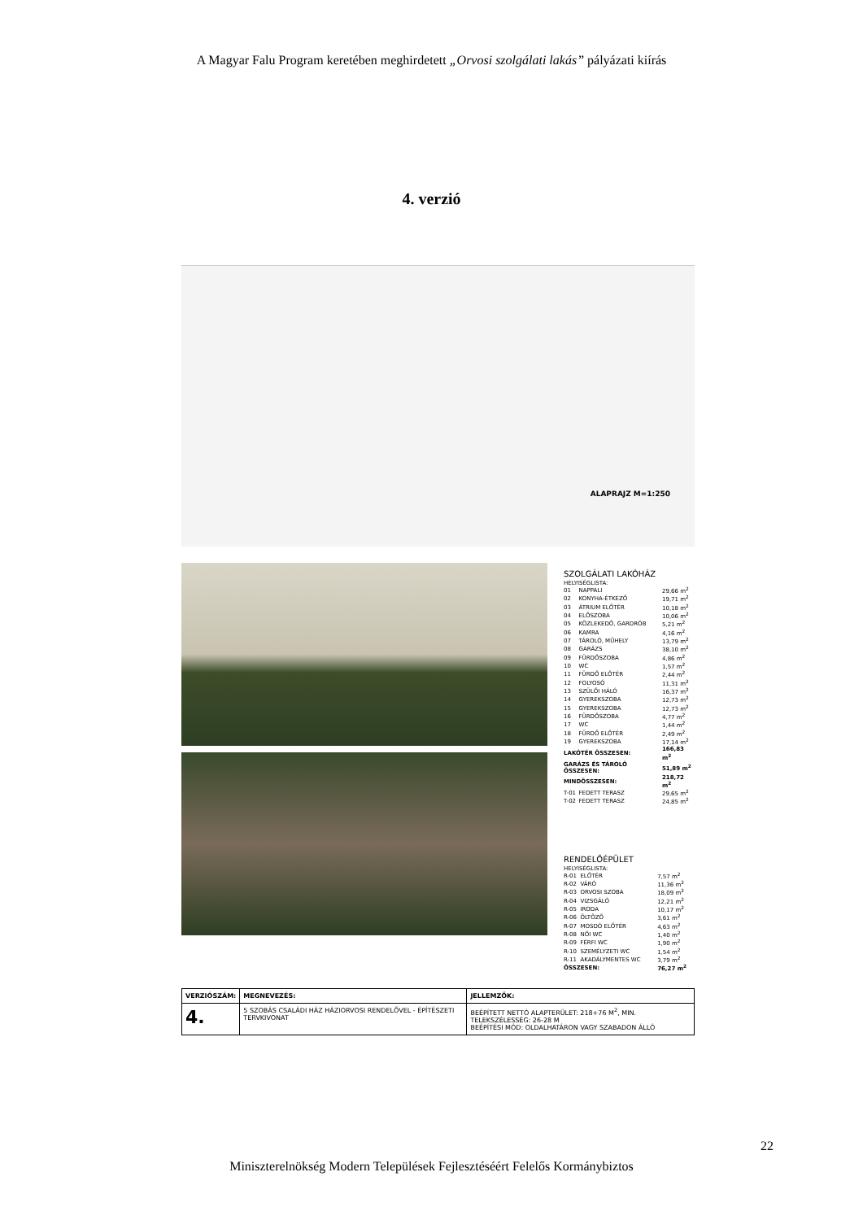A Magyar Falu Program keretében meghirdetett „Orvosi szolgálati lakás” pályázati kiírás
4. verzió
ALAPRAJZ M=1:250
SZOLGÁLATI LAKÓHÁZ
HELYISÉGLISTA:
| 01 | NAPPALI | 29,66 m<sup>2</sup> |
| 02 | KONYHA-ÉTKEZŐ | 19,71 m<sup>2</sup> |
| 03 | ÁTRIUM ELŐTÉR | 10,18 m<sup>2</sup> |
| 04 | ELŐSZOBA | 10,06 m<sup>2</sup> |
| 05 | KÖZLEKEDŐ, GARDRÓB | 5,21 m<sup>2</sup> |
| 06 | KAMRA | 4,16 m<sup>2</sup> |
| 07 | TÁROLÓ, MŰHELY | 13,79 m<sup>2</sup> |
| 08 | GARÁZS | 38,10 m<sup>2</sup> |
| 09 | FÜRDŐSZOBA | 4,86 m<sup>2</sup> |
| 10 | WC | 1,57 m<sup>2</sup> |
| 11 | FÜRDŐ ELŐTÉR | 2,44 m<sup>2</sup> |
| 12 | FOLYOSÓ | 11,31 m<sup>2</sup> |
| 13 | SZÜLŐI HÁLÓ | 16,37 m<sup>2</sup> |
| 14 | GYEREKSZOBA | 12,73 m<sup>2</sup> |
| 15 | GYEREKSZOBA | 12,73 m<sup>2</sup> |
| 16 | FÜRDŐSZOBA | 4,77 m<sup>2</sup> |
| 17 | WC | 1,44 m<sup>2</sup> |
| 18 | FÜRDŐ ELŐTÉR | 2,49 m<sup>2</sup> |
| 19 | GYEREKSZOBA | 17,14 m<sup>2</sup> |
| LAKÓTÉR ÖSSZESEN: | | 166,83 m<sup>2</sup> |
| GARÁZS ÉS TÁROLÓ ÖSSZESEN: | | 51,89 m<sup>2</sup> |
| MINDÖSSZESEN: | | 218,72 m<sup>2</sup> |
| T-01 | FEDETT TERASZ | 29,65 m<sup>2</sup> |
| T-02 | FEDETT TERASZ | 24,85 m<sup>2</sup> |
RENDELŐÉPÜLET
HELYISÉGLISTA:
| R-01 | ELŐTÉR | 7,57 m<sup>2</sup> |
| R-02 | VÁRÓ | 11,36 m<sup>2</sup> |
| R-03 | ORVOSI SZOBA | 18,09 m<sup>2</sup> |
| R-04 | VIZSGÁLÓ | 12,21 m<sup>2</sup> |
| R-05 | IRODA | 10,17 m<sup>2</sup> |
| R-06 | ÖLTÖZŐ | 3,61 m<sup>2</sup> |
| R-07 | MOSDÓ ELŐTÉR | 4,63 m<sup>2</sup> |
| R-08 | NŐI WC | 1,40 m<sup>2</sup> |
| R-09 | FÉRFI WC | 1,90 m<sup>2</sup> |
| R-10 | SZEMÉLYZETI WC | 1,54 m<sup>2</sup> |
| R-11 | AKADÁLYMENTES WC | 3,79 m<sup>2</sup> |
| ÖSSZESEN: | | 76,27 m<sup>2</sup> |
| VERZIÓSZÁM: | MEGNEVEZÉS: | JELLEMZŐK: |
| --- | --- | --- |
| 4. | 5 SZOBÁS CSALÁDI HÁZ HÁZIORVOSI RENDELŐVEL - ÉPÍTÉSZETI TERVKIVONAT | BEÉPÍTETT NETTÓ ALAPTERÜLET: 218+76 M<sup>2</sup>, MIN. TELEKSZÉLESSÉG: 26-28 M BEÉPÍTÉSI MÓD: OLDALHATÁRON VAGY SZABADON ÁLLÓ |
22
Miniszterelnökség Modern Települések Fejlesztéséért Felelős Kormánybiztos